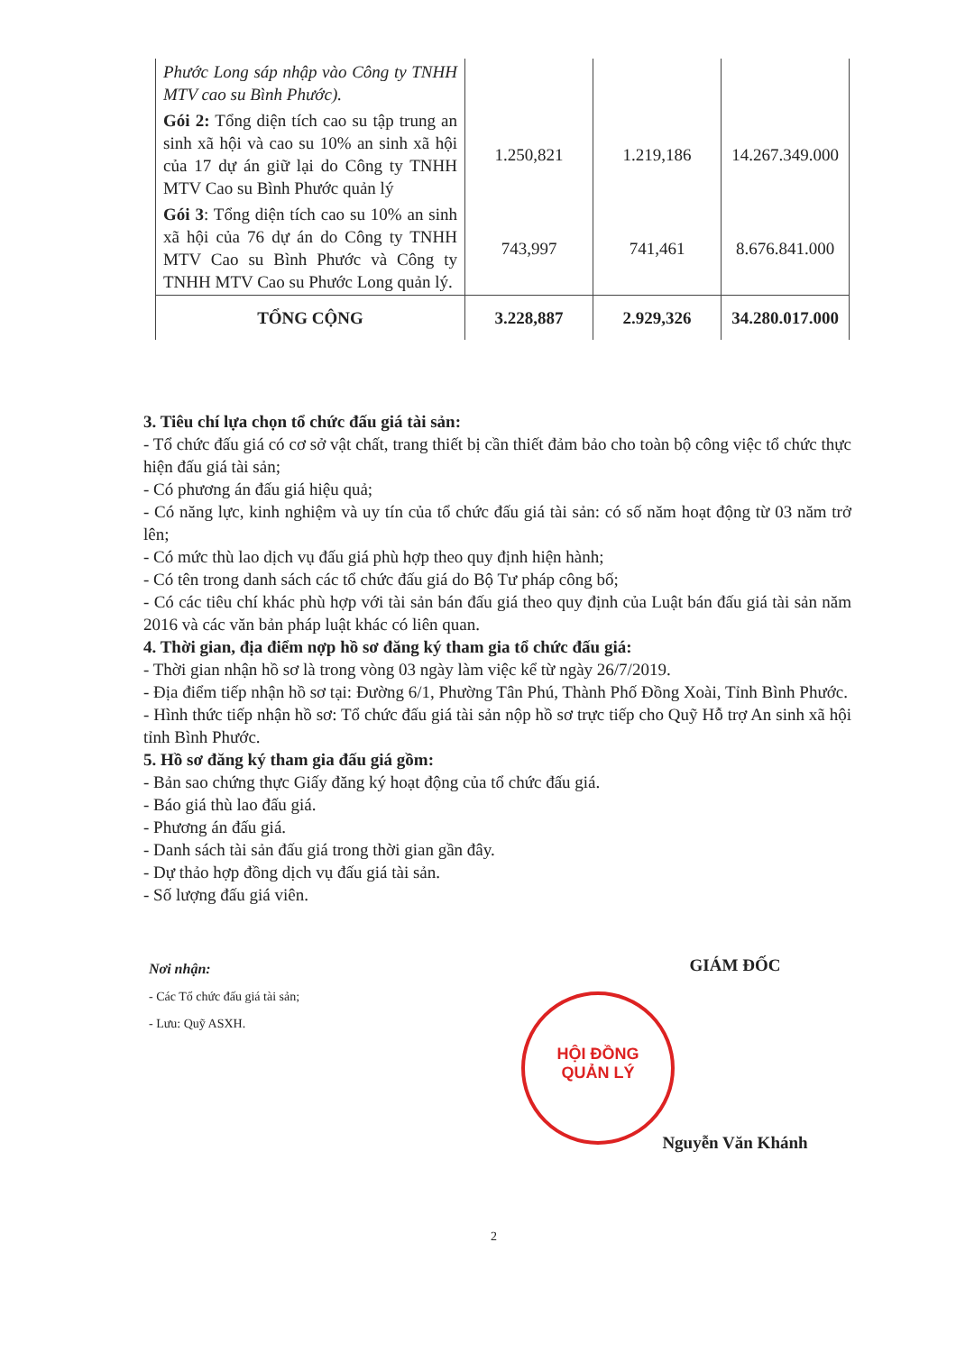| Phước Long sáp nhập vào Công ty TNHH MTV cao su Bình Phước). | | | |
| Gói 2: Tổng diện tích cao su tập trung an sinh xã hội và cao su 10% an sinh xã hội của 17 dự án giữ lại do Công ty TNHH MTV Cao su Bình Phước quản lý | 1.250,821 | 1.219,186 | 14.267.349.000 |
| Gói 3 : Tổng diện tích cao su 10% an sinh xã hội của 76 dự án do Công ty TNHH MTV Cao su Bình Phước và Công ty TNHH MTV Cao su Phước Long quản lý. | 743,997 | 741,461 | 8.676.841.000 |
| TỔNG CỘNG | 3.228,887 | 2.929,326 | 34.280.017.000 |
3. Tiêu chí lựa chọn tổ chức đấu giá tài sản:
- Tổ chức đấu giá có cơ sở vật chất, trang thiết bị cần thiết đảm bảo cho toàn bộ công việc tổ chức thực hiện đấu giá tài sản;
- Có phương án đấu giá hiệu quả;
- Có năng lực, kinh nghiệm và uy tín của tổ chức đấu giá tài sản: có số năm hoạt động từ 03 năm trở lên;
- Có mức thù lao dịch vụ đấu giá phù hợp theo quy định hiện hành;
- Có tên trong danh sách các tổ chức đấu giá do Bộ Tư pháp công bố;
- Có các tiêu chí khác phù hợp với tài sản bán đấu giá theo quy định của Luật bán đấu giá tài sản năm 2016 và các văn bản pháp luật khác có liên quan.
4. Thời gian, địa điểm nợp hồ sơ đăng ký tham gia tổ chức đấu giá:
- Thời gian nhận hồ sơ là trong vòng 03 ngày làm việc kể từ ngày 26/7/2019.
- Địa điểm tiếp nhận hồ sơ tại: Đường 6/1, Phường Tân Phú, Thành Phố Đồng Xoài, Tỉnh Bình Phước.
- Hình thức tiếp nhận hồ sơ: Tổ chức đấu giá tài sản nộp hồ sơ trực tiếp cho Quỹ Hỗ trợ An sinh xã hội tỉnh Bình Phước.
5. Hồ sơ đăng ký tham gia đấu giá gồm:
- Bản sao chứng thực Giấy đăng ký hoạt động của tổ chức đấu giá.
- Báo giá thù lao đấu giá.
- Phương án đấu giá.
- Danh sách tài sản đấu giá trong thời gian gần đây.
- Dự thảo hợp đồng dịch vụ đấu giá tài sản.
- Số lượng đấu giá viên.
Nơi nhận:
- Các Tổ chức đấu giá tài sản;
- Lưu: Quỹ ASXH.
GIÁM ĐỐC
Nguyễn Văn Khánh
HỘI ĐỒNG
QUẢN LÝ
2